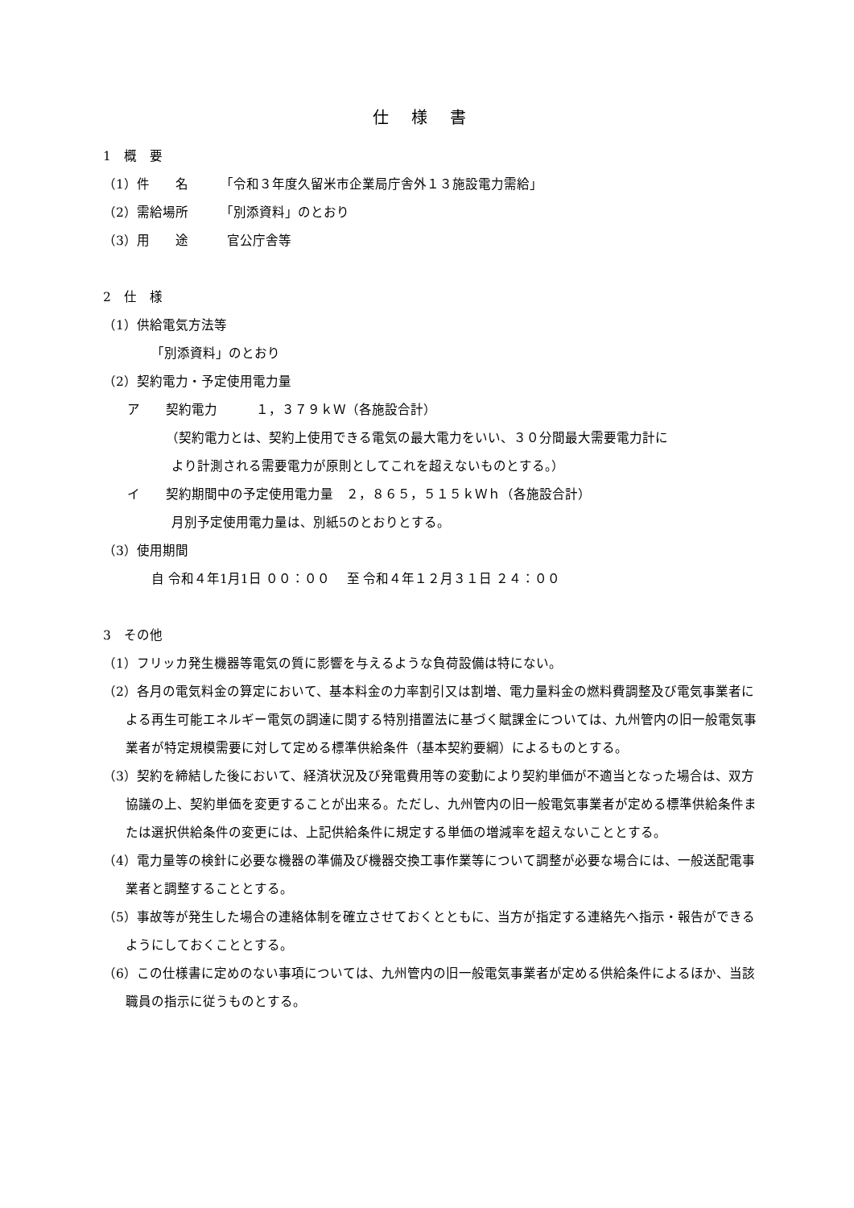仕様書
1　概　要
（1）件　　名　　　「令和３年度久留米市企業局庁舎外１３施設電力需給」
（2）需給場所　　　「別添資料」のとおり
（3）用　　途　　　官公庁舎等
2　仕　様
（1）供給電気方法等
「別添資料」のとおり
（2）契約電力・予定使用電力量
ア　　契約電力　　　１，３７９ｋＷ（各施設合計）
（契約電力とは、契約上使用できる電気の最大電力をいい、３０分間最大需要電力計に
より計測される需要電力が原則としてこれを超えないものとする。）
イ　　契約期間中の予定使用電力量　２，８６５，５１５ｋＷｈ（各施設合計）
月別予定使用電力量は、別紙5のとおりとする。
（3）使用期間
自 令和４年1月1日 ００：００　 至 令和４年１２月３１日 ２４：００
3　その他
（1）フリッカ発生機器等電気の質に影響を与えるような負荷設備は特にない。
（2）各月の電気料金の算定において、基本料金の力率割引又は割増、電力量料金の燃料費調整及び電気事業者による再生可能エネルギー電気の調達に関する特別措置法に基づく賦課金については、九州管内の旧一般電気事業者が特定規模需要に対して定める標準供給条件（基本契約要綱）によるものとする。
（3）契約を締結した後において、経済状況及び発電費用等の変動により契約単価が不適当となった場合は、双方協議の上、契約単価を変更することが出来る。ただし、九州管内の旧一般電気事業者が定める標準供給条件または選択供給条件の変更には、上記供給条件に規定する単価の増減率を超えないこととする。
（4）電力量等の検針に必要な機器の準備及び機器交換工事作業等について調整が必要な場合には、一般送配電事業者と調整することとする。
（5）事故等が発生した場合の連絡体制を確立させておくとともに、当方が指定する連絡先へ指示・報告ができるようにしておくこととする。
（6）この仕様書に定めのない事項については、九州管内の旧一般電気事業者が定める供給条件によるほか、当該職員の指示に従うものとする。